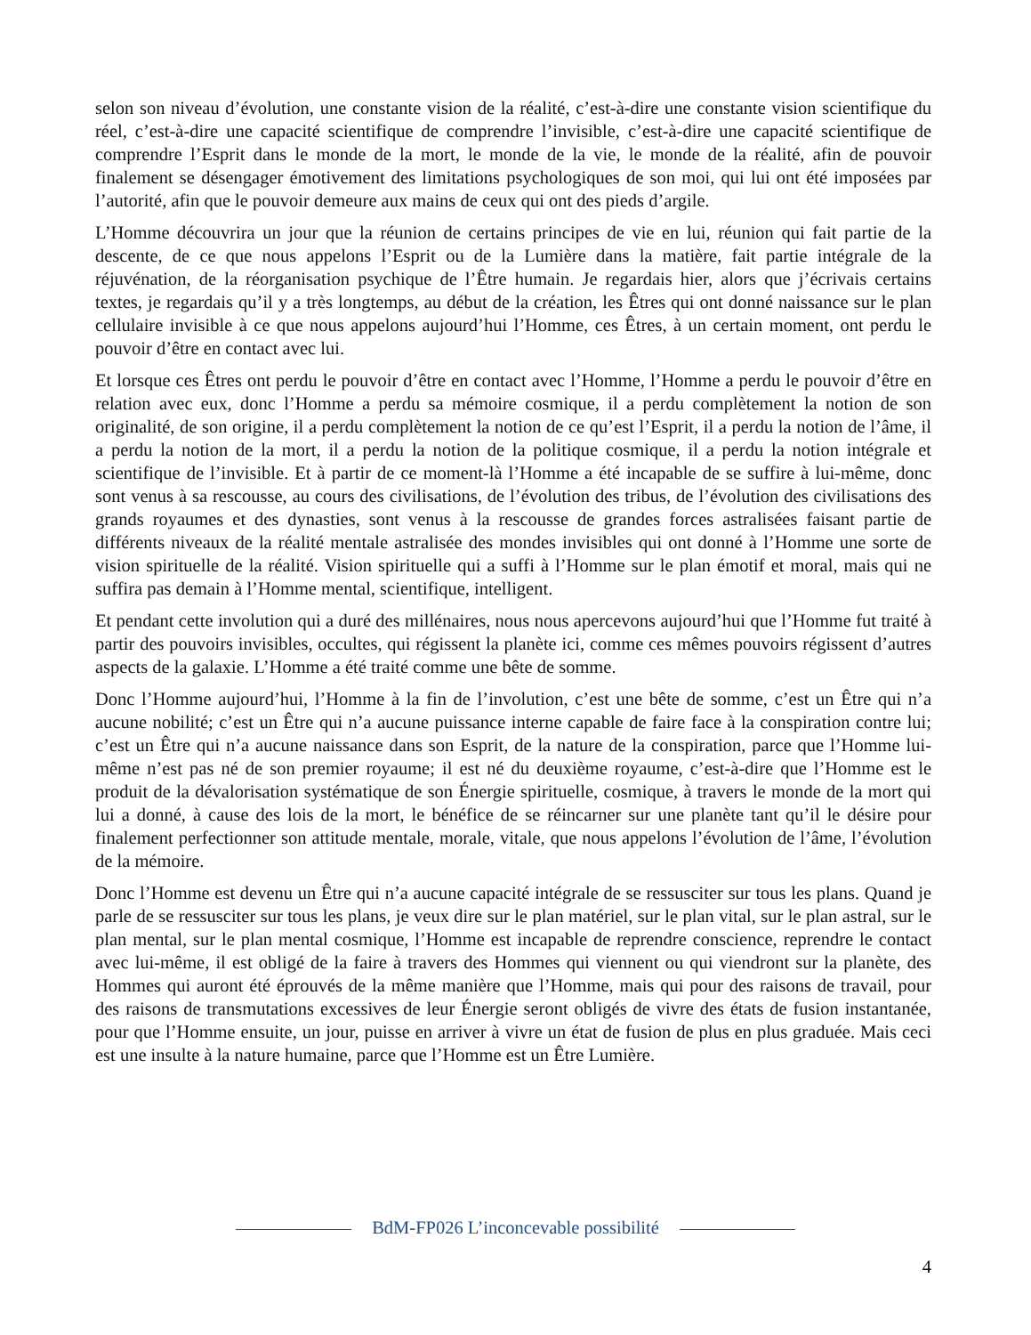selon son niveau d’évolution, une constante vision de la réalité, c’est-à-dire une constante vision scientifique du réel, c’est-à-dire une capacité scientifique de comprendre l’invisible, c’est-à-dire une capacité scientifique de comprendre l’Esprit dans le monde de la mort, le monde de la vie, le monde de la réalité, afin de pouvoir finalement se désengager émotivement des limitations psychologiques de son moi, qui lui ont été imposées par l’autorité, afin que le pouvoir demeure aux mains de ceux qui ont des pieds d’argile.
L’Homme découvrira un jour que la réunion de certains principes de vie en lui, réunion qui fait partie de la descente, de ce que nous appelons l’Esprit ou de la Lumière dans la matière, fait partie intégrale de la réjuvénation, de la réorganisation psychique de l’Être humain. Je regardais hier, alors que j’écrivais certains textes, je regardais qu’il y a très longtemps, au début de la création, les Êtres qui ont donné naissance sur le plan cellulaire invisible à ce que nous appelons aujourd’hui l’Homme, ces Êtres, à un certain moment, ont perdu le pouvoir d’être en contact avec lui.
Et lorsque ces Êtres ont perdu le pouvoir d’être en contact avec l’Homme, l’Homme a perdu le pouvoir d’être en relation avec eux, donc l’Homme a perdu sa mémoire cosmique, il a perdu complètement la notion de son originalité, de son origine, il a perdu complètement la notion de ce qu’est l’Esprit, il a perdu la notion de l’âme, il a perdu la notion de la mort, il a perdu la notion de la politique cosmique, il a perdu la notion intégrale et scientifique de l’invisible. Et à partir de ce moment-là l’Homme a été incapable de se suffire à lui-même, donc sont venus à sa rescousse, au cours des civilisations, de l’évolution des tribus, de l’évolution des civilisations des grands royaumes et des dynasties, sont venus à la rescousse de grandes forces astralisées faisant partie de différents niveaux de la réalité mentale astralisée des mondes invisibles qui ont donné à l’Homme une sorte de vision spirituelle de la réalité. Vision spirituelle qui a suffi à l’Homme sur le plan émotif et moral, mais qui ne suffira pas demain à l’Homme mental, scientifique, intelligent.
Et pendant cette involution qui a duré des millénaires, nous nous apercevons aujourd’hui que l’Homme fut traité à partir des pouvoirs invisibles, occultes, qui régissent la planète ici, comme ces mêmes pouvoirs régissent d’autres aspects de la galaxie. L’Homme a été traité comme une bête de somme.
Donc l’Homme aujourd’hui, l’Homme à la fin de l’involution, c’est une bête de somme, c’est un Être qui n’a aucune nobilité; c’est un Être qui n’a aucune puissance interne capable de faire face à la conspiration contre lui; c’est un Être qui n’a aucune naissance dans son Esprit, de la nature de la conspiration, parce que l’Homme lui-même n’est pas né de son premier royaume; il est né du deuxième royaume, c’est-à-dire que l’Homme est le produit de la dévalorisation systématique de son Énergie spirituelle, cosmique, à travers le monde de la mort qui lui a donné, à cause des lois de la mort, le bénéfice de se réincarner sur une planète tant qu’il le désire pour finalement perfectionner son attitude mentale, morale, vitale, que nous appelons l’évolution de l’âme, l’évolution de la mémoire.
Donc l’Homme est devenu un Être qui n’a aucune capacité intégrale de se ressusciter sur tous les plans. Quand je parle de se ressusciter sur tous les plans, je veux dire sur le plan matériel, sur le plan vital, sur le plan astral, sur le plan mental, sur le plan mental cosmique, l’Homme est incapable de reprendre conscience, reprendre le contact avec lui-même, il est obligé de la faire à travers des Hommes qui viennent ou qui viendront sur la planète, des Hommes qui auront été éprouvés de la même manière que l’Homme, mais qui pour des raisons de travail, pour des raisons de transmutations excessives de leur Énergie seront obligés de vivre des états de fusion instantanée, pour que l’Homme ensuite, un jour, puisse en arriver à vivre un état de fusion de plus en plus graduée. Mais ceci est une insulte à la nature humaine, parce que l’Homme est un Être Lumière.
BdM-FP026 L’inconcevable possibilité
4